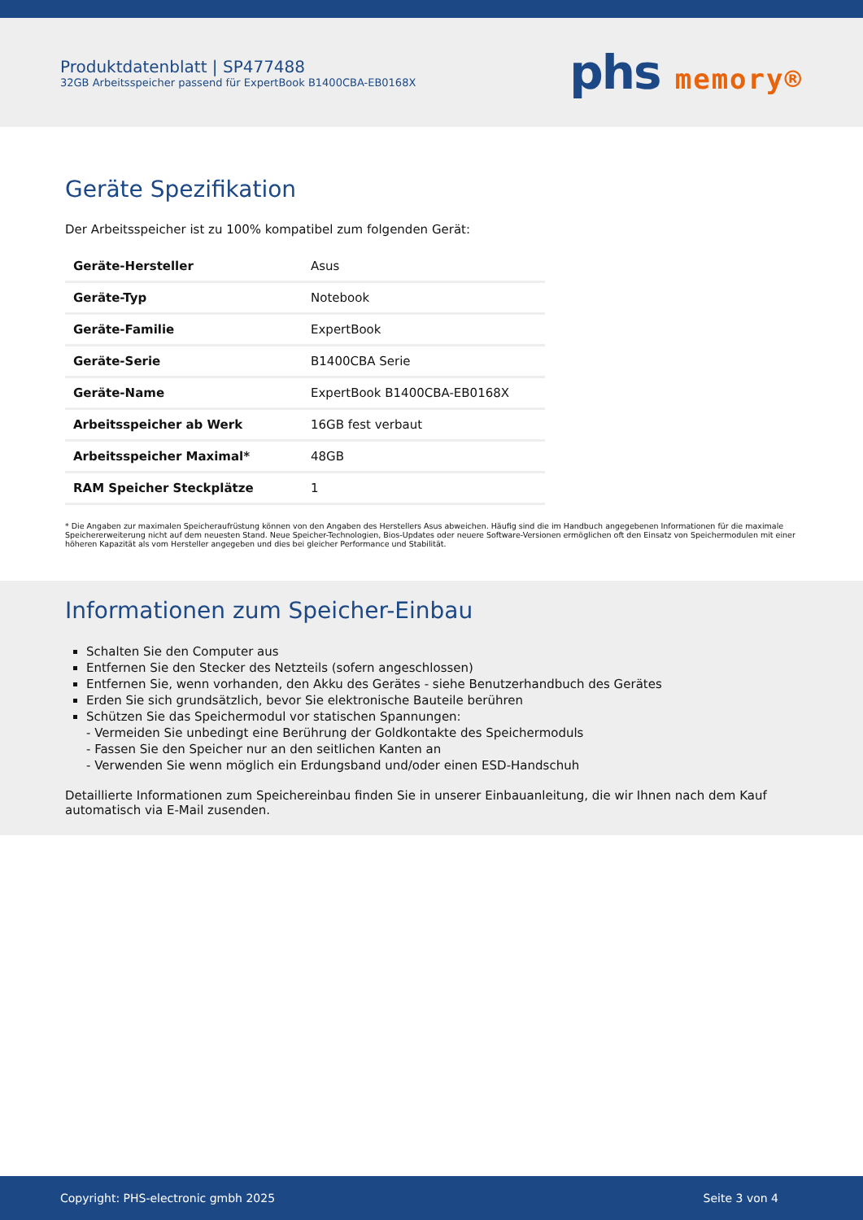Produktdatenblatt | SP477488
32GB Arbeitsspeicher passend für ExpertBook B1400CBA-EB0168X
phs memory®
Geräte Spezifikation
Der Arbeitsspeicher ist zu 100% kompatibel zum folgenden Gerät:
| Geräte-Hersteller | Asus |
| Geräte-Typ | Notebook |
| Geräte-Familie | ExpertBook |
| Geräte-Serie | B1400CBA Serie |
| Geräte-Name | ExpertBook B1400CBA-EB0168X |
| Arbeitsspeicher ab Werk | 16GB fest verbaut |
| Arbeitsspeicher Maximal* | 48GB |
| RAM Speicher Steckplätze | 1 |
* Die Angaben zur maximalen Speicheraufrüstung können von den Angaben des Herstellers Asus abweichen. Häufig sind die im Handbuch angegebenen Informationen für die maximale Speichererweiterung nicht auf dem neuesten Stand. Neue Speicher-Technologien, Bios-Updates oder neuere Software-Versionen ermöglichen oft den Einsatz von Speichermodulen mit einer höheren Kapazität als vom Hersteller angegeben und dies bei gleicher Performance und Stabilität.
Informationen zum Speicher-Einbau
Schalten Sie den Computer aus
Entfernen Sie den Stecker des Netzteils (sofern angeschlossen)
Entfernen Sie, wenn vorhanden, den Akku des Gerätes - siehe Benutzerhandbuch des Gerätes
Erden Sie sich grundsätzlich, bevor Sie elektronische Bauteile berühren
Schützen Sie das Speichermodul vor statischen Spannungen:
- Vermeiden Sie unbedingt eine Berührung der Goldkontakte des Speichermoduls
- Fassen Sie den Speicher nur an den seitlichen Kanten an
- Verwenden Sie wenn möglich ein Erdungsband und/oder einen ESD-Handschuh
Detaillierte Informationen zum Speichereinbau finden Sie in unserer Einbauanleitung, die wir Ihnen nach dem Kauf automatisch via E-Mail zusenden.
Copyright: PHS-electronic gmbh 2025 Seite 3 von 4